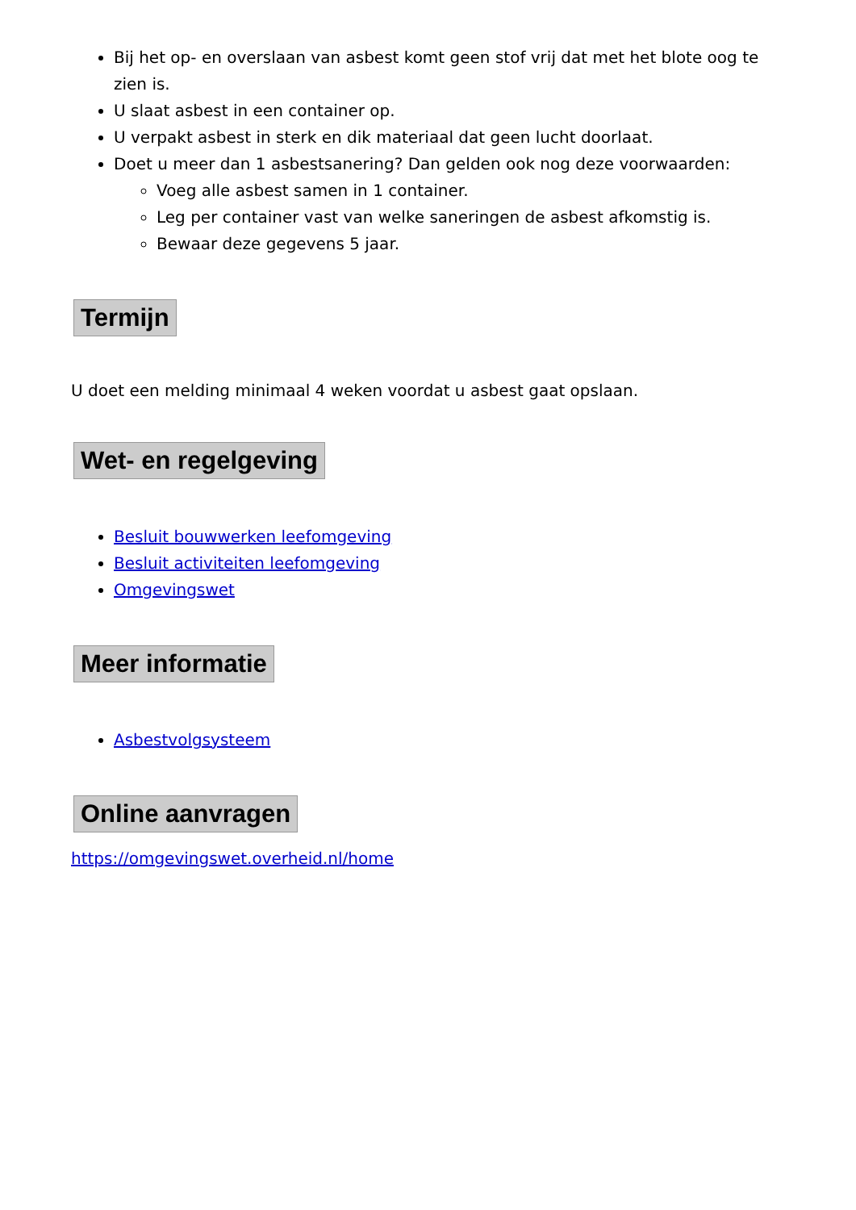Bij het op- en overslaan van asbest komt geen stof vrij dat met het blote oog te zien is.
U slaat asbest in een container op.
U verpakt asbest in sterk en dik materiaal dat geen lucht doorlaat.
Doet u meer dan 1 asbestsanering? Dan gelden ook nog deze voorwaarden:
Voeg alle asbest samen in 1 container.
Leg per container vast van welke saneringen de asbest afkomstig is.
Bewaar deze gegevens 5 jaar.
Termijn
U doet een melding minimaal 4 weken voordat u asbest gaat opslaan.
Wet- en regelgeving
Besluit bouwwerken leefomgeving
Besluit activiteiten leefomgeving
Omgevingswet
Meer informatie
Asbestvolgsysteem
Online aanvragen
https://omgevingswet.overheid.nl/home